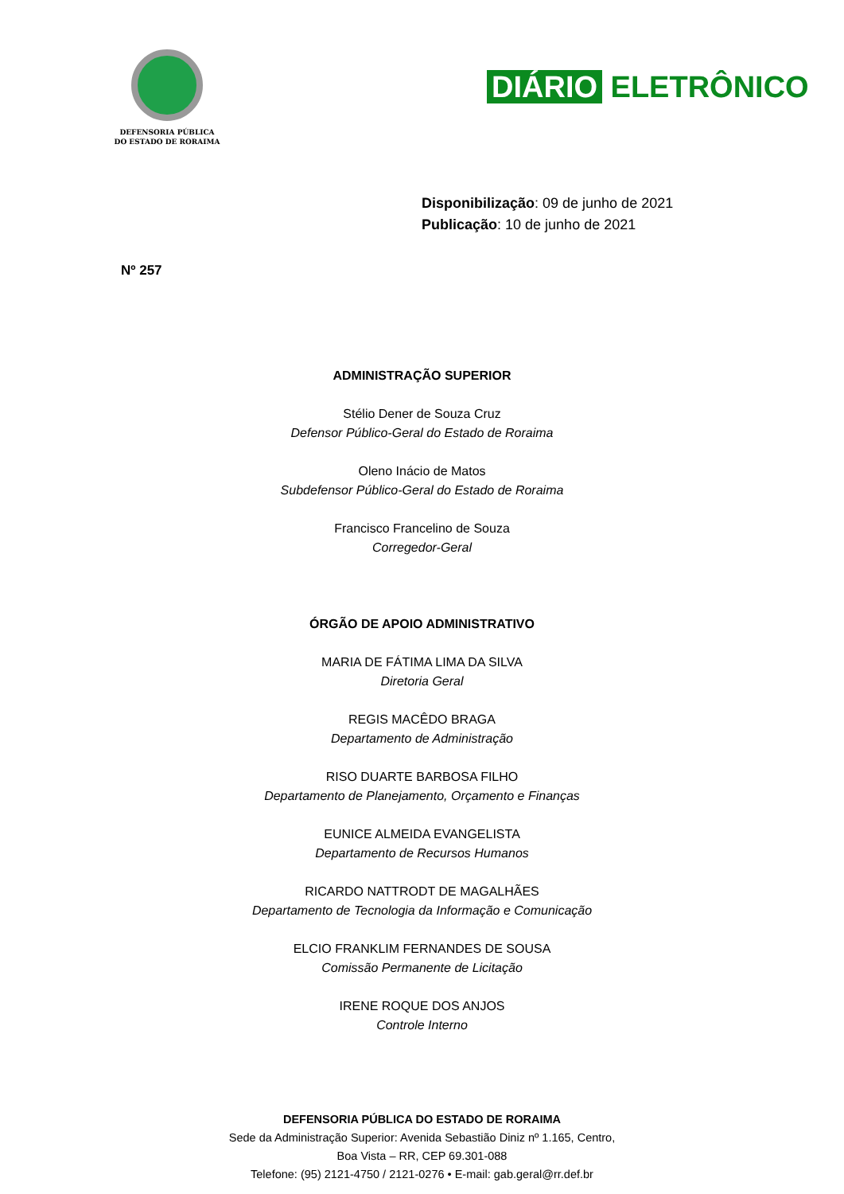DEFENSORIA PÚBLICA
DO ESTADO DE RORAIMA
DIÁRIO ELETRÔNICO
Disponibilização: 09 de junho de 2021
Publicação: 10 de junho de 2021
Nº 257
ADMINISTRAÇÃO SUPERIOR
Stélio Dener de Souza Cruz
Defensor Público-Geral do Estado de Roraima
Oleno Inácio de Matos
Subdefensor Público-Geral do Estado de Roraima
Francisco Francelino de Souza
Corregedor-Geral
ÓRGÃO DE APOIO ADMINISTRATIVO
MARIA DE FÁTIMA LIMA DA SILVA
Diretoria Geral
REGIS MACÊDO BRAGA
Departamento de Administração
RISO DUARTE BARBOSA FILHO
Departamento de Planejamento, Orçamento e Finanças
EUNICE ALMEIDA EVANGELISTA
Departamento de Recursos Humanos
RICARDO NATTRODT DE MAGALHÃES
Departamento de Tecnologia da Informação e Comunicação
ELCIO FRANKLIM FERNANDES DE SOUSA
Comissão Permanente de Licitação
IRENE ROQUE DOS ANJOS
Controle Interno
DEFENSORIA PÚBLICA DO ESTADO DE RORAIMA
Sede da Administração Superior: Avenida Sebastião Diniz nº 1.165, Centro,
Boa Vista – RR, CEP 69.301-088
Telefone: (95) 2121-4750 / 2121-0276 • E-mail: gab.geral@rr.def.br